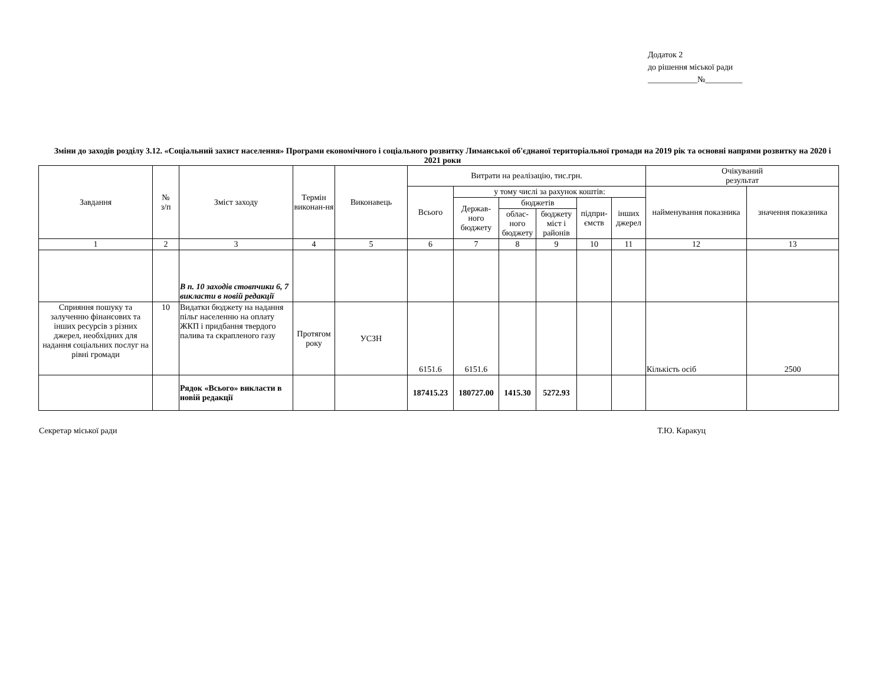Додаток 2
до рішення міської ради
____________№_________
Зміни до заходів розділу 3.12. «Соціальний захист населення» Програми економічного і соціального розвитку Лиманської об'єднаної територіальної громади на 2019 рік та основні напрями розвитку на 2020 і 2021 роки
| Завдання | № з/п | Зміст заходу | Термін виконан-ня | Виконавець | Витрати на реалізацію, тис.грн. | | | | | | Очікуваний результат | |
| --- | --- | --- | --- | --- | --- | --- | --- | --- | --- | --- | --- | --- |
| | | | | | Всього | у тому числі за рахунок коштів: | | | | | найменування показника | значення показника |
| | | | | | | Держав-ного бюджету | бюджетів | | підпри-ємств | інших джерел | | |
| | | | | | | | облас-ного бюджету | бюджету міст і районів | | | | |
| 1 | 2 | 3 | 4 | 5 | 6 | 7 | 8 | 9 | 10 | 11 | 12 | 13 |
| | | В п. 10 заходів стовпчики 6, 7 викласти в новій редакції | | | | | | | | | | |
| Сприяння пошуку та залученню фінансових та інших ресурсів з різних джерел, необхідних для надання соціальних послуг на рівні громади | 10 | Видатки бюджету на надання пільг населенню на оплату ЖКП і придбання твердого палива та скрапленого газу | Протягом року | УСЗН | 6151.6 | 6151.6 | | | | | Кількість осіб | 2500 |
| | | Рядок «Всього» викласти в новій редакції | | | 187415.23 | 180727.00 | 1415.30 | 5272.93 | | | | |
Секретар міської ради Т.Ю. Каракуц